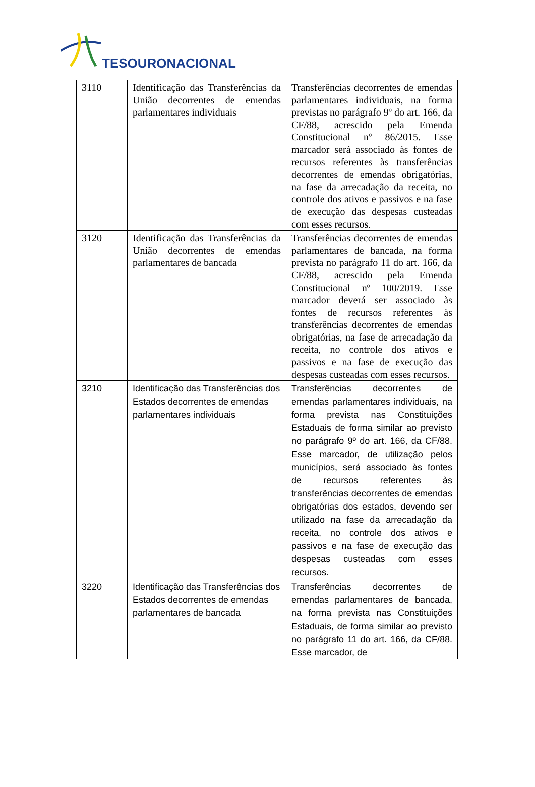TESOURONACIONAL
| 3110 | Identificação das Transferências da União decorrentes de emendas parlamentares individuais | Transferências decorrentes de emendas parlamentares individuais, na forma previstas no parágrafo 9º do art. 166, da CF/88, acrescido pela Emenda Constitucional nº 86/2015. Esse marcador será associado às fontes de recursos referentes às transferências decorrentes de emendas obrigatórias, na fase da arrecadação da receita, no controle dos ativos e passivos e na fase de execução das despesas custeadas com esses recursos. |
| 3120 | Identificação das Transferências da União decorrentes de emendas parlamentares de bancada | Transferências decorrentes de emendas parlamentares de bancada, na forma prevista no parágrafo 11 do art. 166, da CF/88, acrescido pela Emenda Constitucional nº 100/2019. Esse marcador deverá ser associado às fontes de recursos referentes às transferências decorrentes de emendas obrigatórias, na fase de arrecadação da receita, no controle dos ativos e passivos e na fase de execução das despesas custeadas com esses recursos. |
| 3210 | Identificação das Transferências dos Estados decorrentes de emendas parlamentares individuais | Transferências decorrentes de emendas parlamentares individuais, na forma prevista nas Constituições Estaduais de forma similar ao previsto no parágrafo 9º do art. 166, da CF/88. Esse marcador, de utilização pelos municípios, será associado às fontes de recursos referentes às transferências decorrentes de emendas obrigatórias dos estados, devendo ser utilizado na fase da arrecadação da receita, no controle dos ativos e passivos e na fase de execução das despesas custeadas com esses recursos. |
| 3220 | Identificação das Transferências dos Estados decorrentes de emendas parlamentares de bancada | Transferências decorrentes de emendas parlamentares de bancada, na forma prevista nas Constituições Estaduais, de forma similar ao previsto no parágrafo 11 do art. 166, da CF/88. Esse marcador, de |